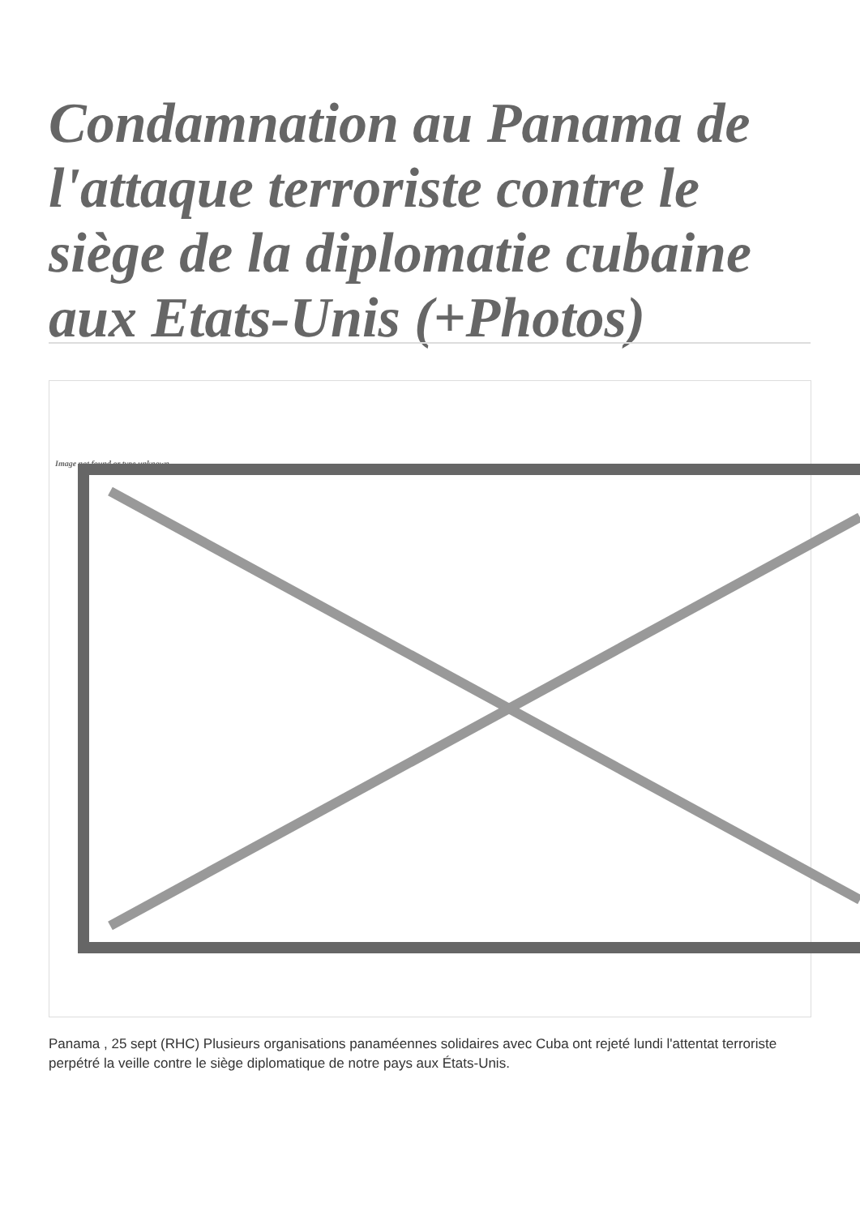Condamnation au Panama de l'attaque terroriste contre le siège de la diplomatie cubaine aux Etats-Unis (+Photos)
Image not found or type unknown
Panama , 25 sept (RHC) Plusieurs organisations panaméennes solidaires avec Cuba ont rejeté lundi l'attentat terroriste perpétré la veille contre le siège diplomatique de notre pays aux États-Unis.